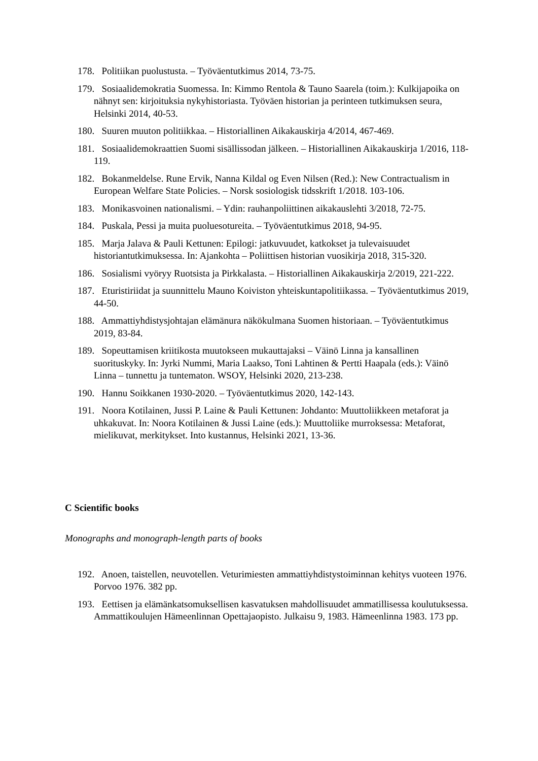178. Politiikan puolustusta. – Työväentutkimus 2014, 73-75.
179. Sosiaalidemokratia Suomessa. In: Kimmo Rentola & Tauno Saarela (toim.): Kulkijapoika on nähnyt sen: kirjoituksia nykyhistoriasta. Työväen historian ja perinteen tutkimuksen seura, Helsinki 2014, 40-53.
180. Suuren muuton politiikkaa. – Historiallinen Aikakauskirja 4/2014, 467-469.
181. Sosiaalidemokraattien Suomi sisällissodan jälkeen. – Historiallinen Aikakauskirja 1/2016, 118-119.
182. Bokanmeldelse. Rune Ervik, Nanna Kildal og Even Nilsen (Red.): New Contractualism in European Welfare State Policies. – Norsk sosiologisk tidsskrift 1/2018. 103-106.
183. Monikasvoinen nationalismi. – Ydin: rauhanpoliittinen aikakauslehti 3/2018, 72-75.
184. Puskala, Pessi ja muita puoluesotureita. – Työväentutkimus 2018, 94-95.
185. Marja Jalava & Pauli Kettunen: Epilogi: jatkuvuudet, katkokset ja tulevaisuudet historiantutkimuksessa. In: Ajankohta – Poliittisen historian vuosikirja 2018, 315-320.
186. Sosialismi vyöryy Ruotsista ja Pirkkalasta. – Historiallinen Aikakauskirja 2/2019, 221-222.
187. Eturistiriidat ja suunnittelu Mauno Koiviston yhteiskuntapolitiikassa. – Työväentutkimus 2019, 44-50.
188. Ammattiyhdistysjohtajan elämänura näkökulmana Suomen historiaan. – Työväentutkimus 2019, 83-84.
189. Sopeuttamisen kriitikosta muutokseen mukauttajaksi – Väinö Linna ja kansallinen suorituskyky. In: Jyrki Nummi, Maria Laakso, Toni Lahtinen & Pertti Haapala (eds.): Väinö Linna – tunnettu ja tuntematon. WSOY, Helsinki 2020, 213-238.
190. Hannu Soikkanen 1930-2020. – Työväentutkimus 2020, 142-143.
191. Noora Kotilainen, Jussi P. Laine & Pauli Kettunen: Johdanto: Muuttoliikkeen metaforat ja uhkakuvat. In: Noora Kotilainen & Jussi Laine (eds.): Muuttoliike murroksessa: Metaforat, mielikuvat, merkitykset. Into kustannus, Helsinki 2021, 13-36.
C Scientific books
Monographs and monograph-length parts of books
192. Anoen, taistellen, neuvotellen. Veturimiesten ammattiyhdistystoiminnan kehitys vuoteen 1976. Porvoo 1976. 382 pp.
193. Eettisen ja elämänkatsomuksellisen kasvatuksen mahdollisuudet ammatillisessa koulutuksessa. Ammattikoulujen Hämeenlinnan Opettajaopisto. Julkaisu 9, 1983. Hämeenlinna 1983. 173 pp.